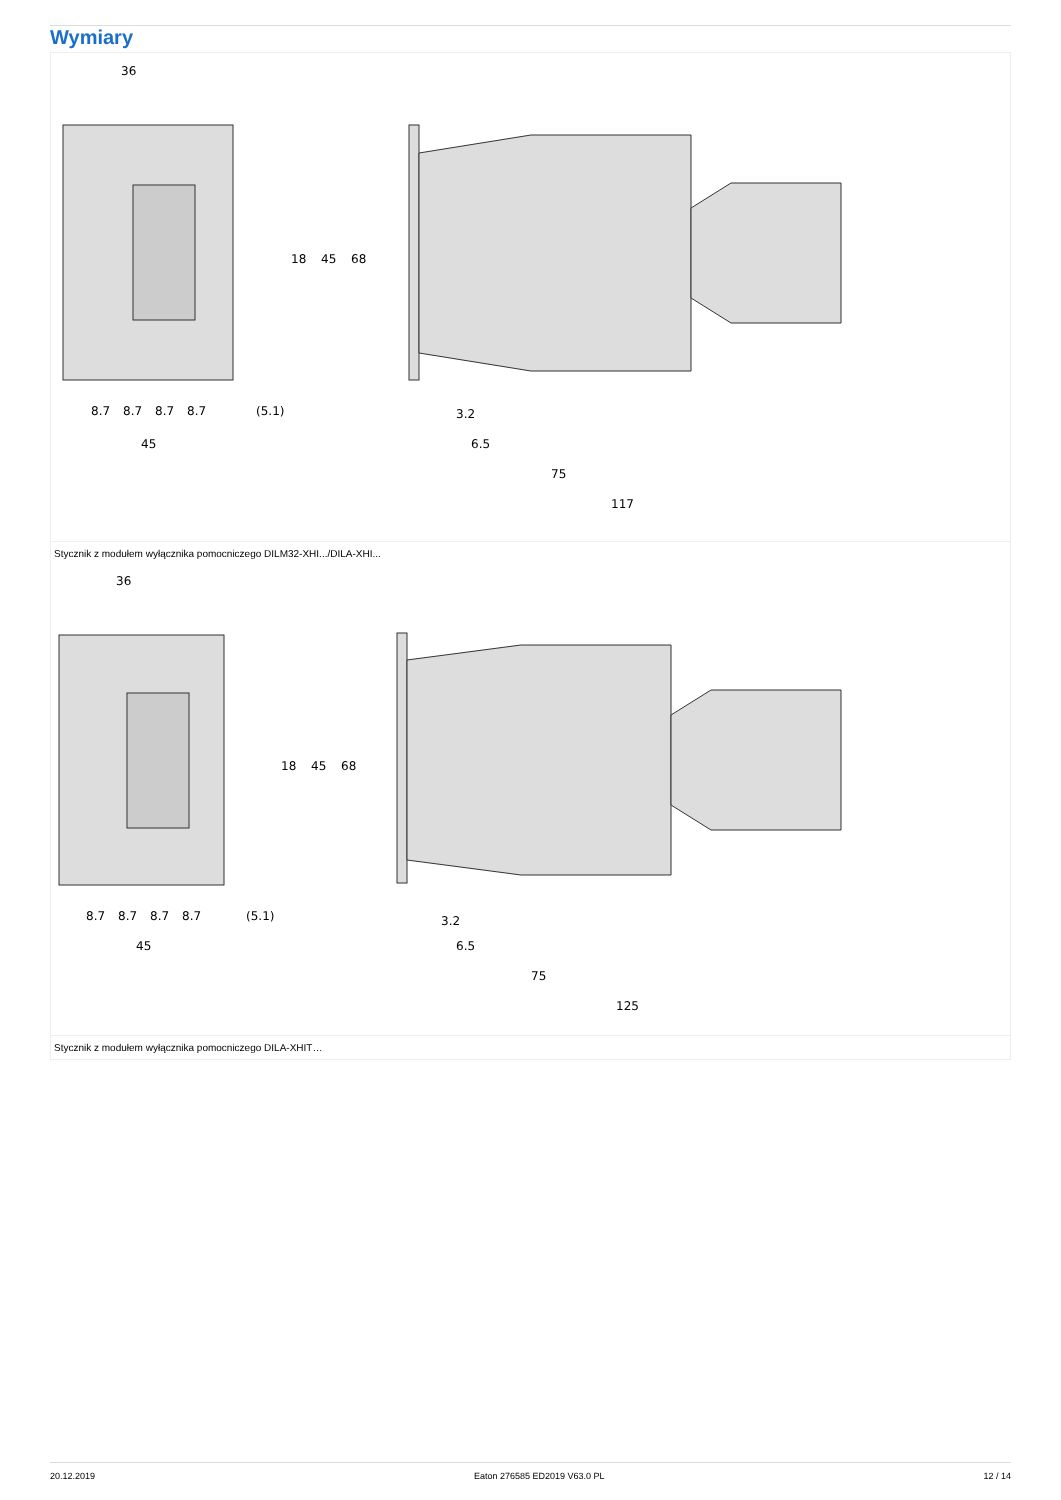Wymiary
36
18
45
68
8.7
8.7
8.7
8.7
(5.1)
45
3.2
6.5
75
117
Stycznik z modułem wyłącznika pomocniczego DILM32-XHI.../DILA-XHI...
36
18
45
68
8.7
8.7
8.7
8.7
(5.1)
45
3.2
6.5
75
125
Stycznik z modułem wyłącznika pomocniczego DILA-XHIT…
20.12.2019 Eaton 276585 ED2019 V63.0 PL 12 / 14